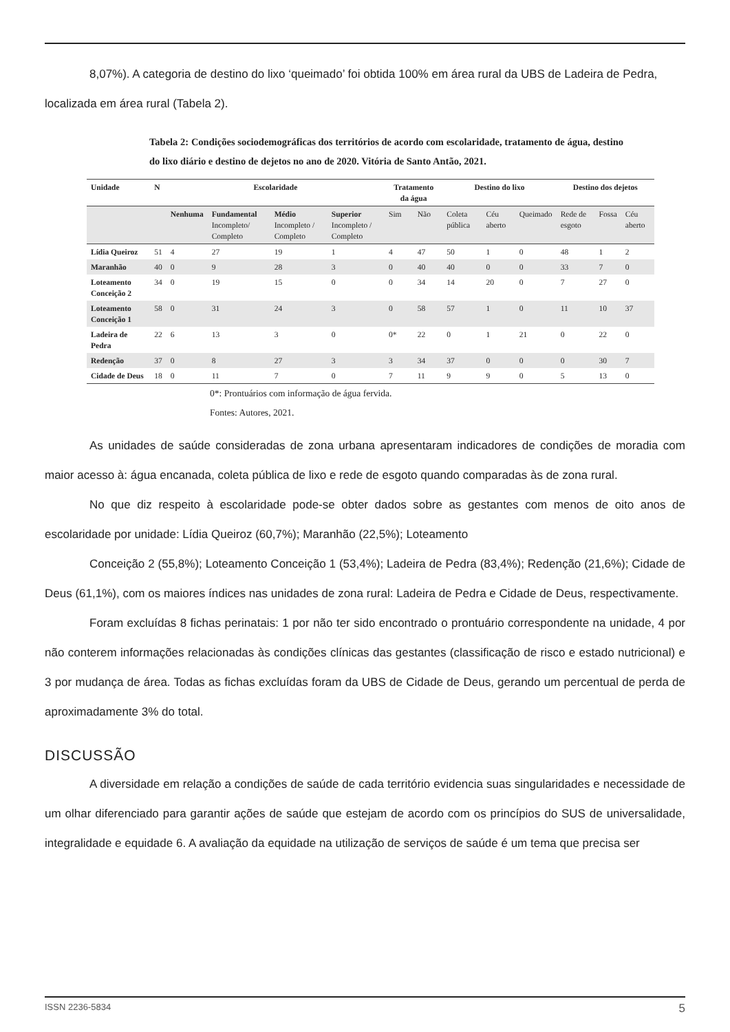8,07%). A categoria de destino do lixo ‘queimado’ foi obtida 100% em área rural da UBS de Ladeira de Pedra,
localizada em área rural (Tabela 2).
Tabela 2: Condições sociodemográficas dos territórios de acordo com escolaridade, tratamento de água, destino do lixo diário e destino de dejetos no ano de 2020. Vitória de Santo Antão, 2021.
| Unidade | N | Escolaridade | | | | Tratamento da água | | Destino do lixo | | | Destino dos dejetos | | |
| --- | --- | --- | --- | --- | --- | --- | --- | --- | --- | --- | --- | --- | --- |
| | | Nenhuma | Fundamental Incompleto/ Completo | Médio Incompleto / Completo | Superior Incompleto / Completo | Sim | Não | Coleta pública | Céu aberto | Queimado | Rede de esgoto | Fossa | Céu aberto |
| Lídia Queiroz | 51 | 4 | 27 | 19 | 1 | 4 | 47 | 50 | 1 | 0 | 48 | 1 | 2 |
| Maranhão | 40 | 0 | 9 | 28 | 3 | 0 | 40 | 40 | 0 | 0 | 33 | 7 | 0 |
| Loteamento Conceição 2 | 34 | 0 | 19 | 15 | 0 | 0 | 34 | 14 | 20 | 0 | 7 | 27 | 0 |
| Loteamento Conceição 1 | 58 | 0 | 31 | 24 | 3 | 0 | 58 | 57 | 1 | 0 | 11 | 10 | 37 |
| Ladeira de Pedra | 22 | 6 | 13 | 3 | 0 | 0* | 22 | 0 | 1 | 21 | 0 | 22 | 0 |
| Redenção | 37 | 0 | 8 | 27 | 3 | 3 | 34 | 37 | 0 | 0 | 0 | 30 | 7 |
| Cidade de Deus | 18 | 0 | 11 | 7 | 0 | 7 | 11 | 9 | 9 | 0 | 5 | 13 | 0 |
0*: Prontuários com informação de água fervida.
Fontes: Autores, 2021.
As unidades de saúde consideradas de zona urbana apresentaram indicadores de condições de moradia com maior acesso à: água encanada, coleta pública de lixo e rede de esgoto quando comparadas às de zona rural.
No que diz respeito à escolaridade pode-se obter dados sobre as gestantes com menos de oito anos de escolaridade por unidade: Lídia Queiroz (60,7%); Maranhão (22,5%); Loteamento
Conceição 2 (55,8%); Loteamento Conceição 1 (53,4%); Ladeira de Pedra (83,4%); Redenção (21,6%); Cidade de Deus (61,1%), com os maiores índices nas unidades de zona rural: Ladeira de Pedra e Cidade de Deus, respectivamente.
Foram excluídas 8 fichas perinatais: 1 por não ter sido encontrado o prontuário correspondente na unidade, 4 por não conterem informações relacionadas às condições clínicas das gestantes (classificação de risco e estado nutricional) e 3 por mudança de área. Todas as fichas excluídas foram da UBS de Cidade de Deus, gerando um percentual de perda de aproximadamente 3% do total.
DISCUSSÃO
A diversidade em relação a condições de saúde de cada território evidencia suas singularidades e necessidade de um olhar diferenciado para garantir ações de saúde que estejam de acordo com os princípios do SUS de universalidade, integralidade e equidade 6. A avaliação da equidade na utilização de serviços de saúde é um tema que precisa ser
ISSN 2236-5834 5